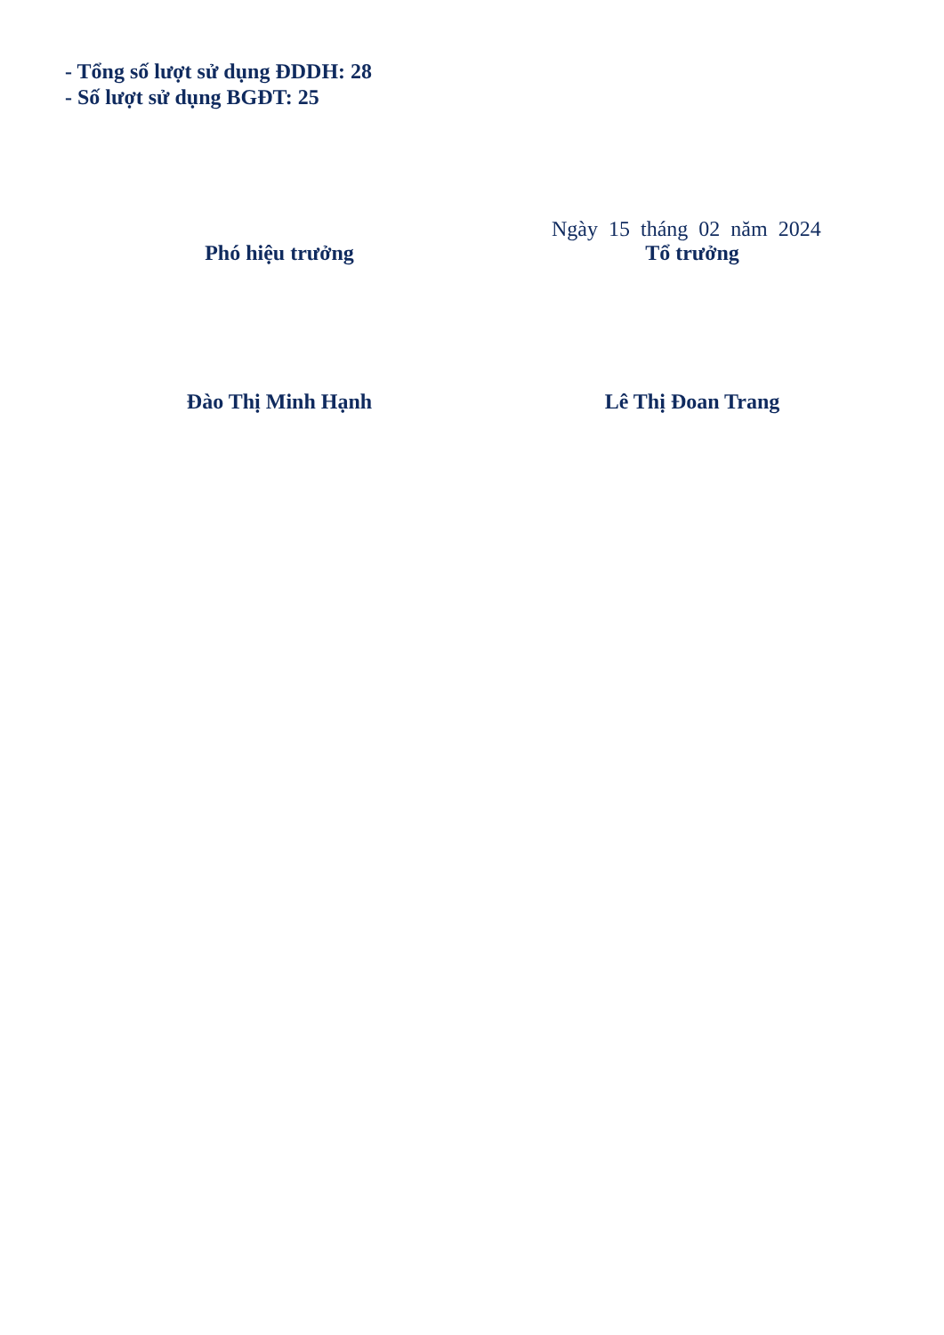- Tổng số lượt sử dụng ĐDDH: 28
- Số lượt sử dụng BGĐT: 25
Ngày 15 tháng 02 năm 2024
Phó hiệu trưởng Tổ trưởng
Đào Thị Minh Hạnh Lê Thị Đoan Trang